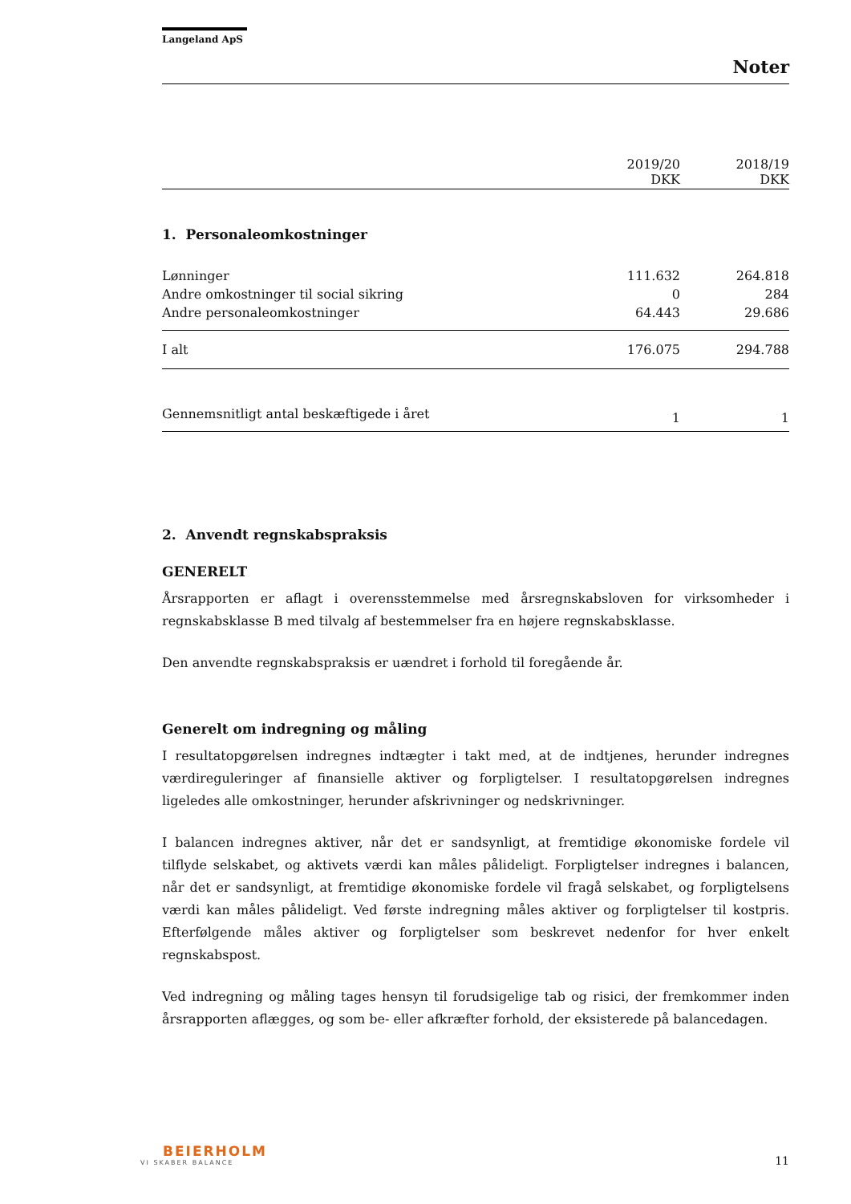Langeland ApS
Noter
| | 2019/20 DKK | 2018/19 DKK |
| --- | --- | --- |
| 1. Personaleomkostninger | | |
| Lønninger | 111.632 | 264.818 |
| Andre omkostninger til social sikring | 0 | 284 |
| Andre personaleomkostninger | 64.443 | 29.686 |
| I alt | 176.075 | 294.788 |
| Gennemsnitligt antal beskæftigede i året | 1 | 1 |
2. Anvendt regnskabspraksis
GENERELT
Årsrapporten er aflagt i overensstemmelse med årsregnskabsloven for virksomheder i regnskabsklasse B med tilvalg af bestemmelser fra en højere regnskabsklasse.
Den anvendte regnskabspraksis er uændret i forhold til foregående år.
Generelt om indregning og måling
I resultatopgørelsen indregnes indtægter i takt med, at de indtjenes, herunder indregnes værdireguleringer af finansielle aktiver og forpligtelser. I resultatopgørelsen indregnes ligeledes alle omkostninger, herunder afskrivninger og nedskrivninger.
I balancen indregnes aktiver, når det er sandsynligt, at fremtidige økonomiske fordele vil tilflyde selskabet, og aktivets værdi kan måles pålideligt. Forpligtelser indregnes i balancen, når det er sandsynligt, at fremtidige økonomiske fordele vil fragå selskabet, og forpligtelsens værdi kan måles pålideligt. Ved første indregning måles aktiver og forpligtelser til kostpris. Efterfølgende måles aktiver og forpligtelser som beskrevet nedenfor for hver enkelt regnskabspost.
Ved indregning og måling tages hensyn til forudsigelige tab og risici, der fremkommer inden årsrapporten aflægges, og som be- eller afkræfter forhold, der eksisterede på balancedagen.
BEIERHOLM
VI SKABER BALANCE
11